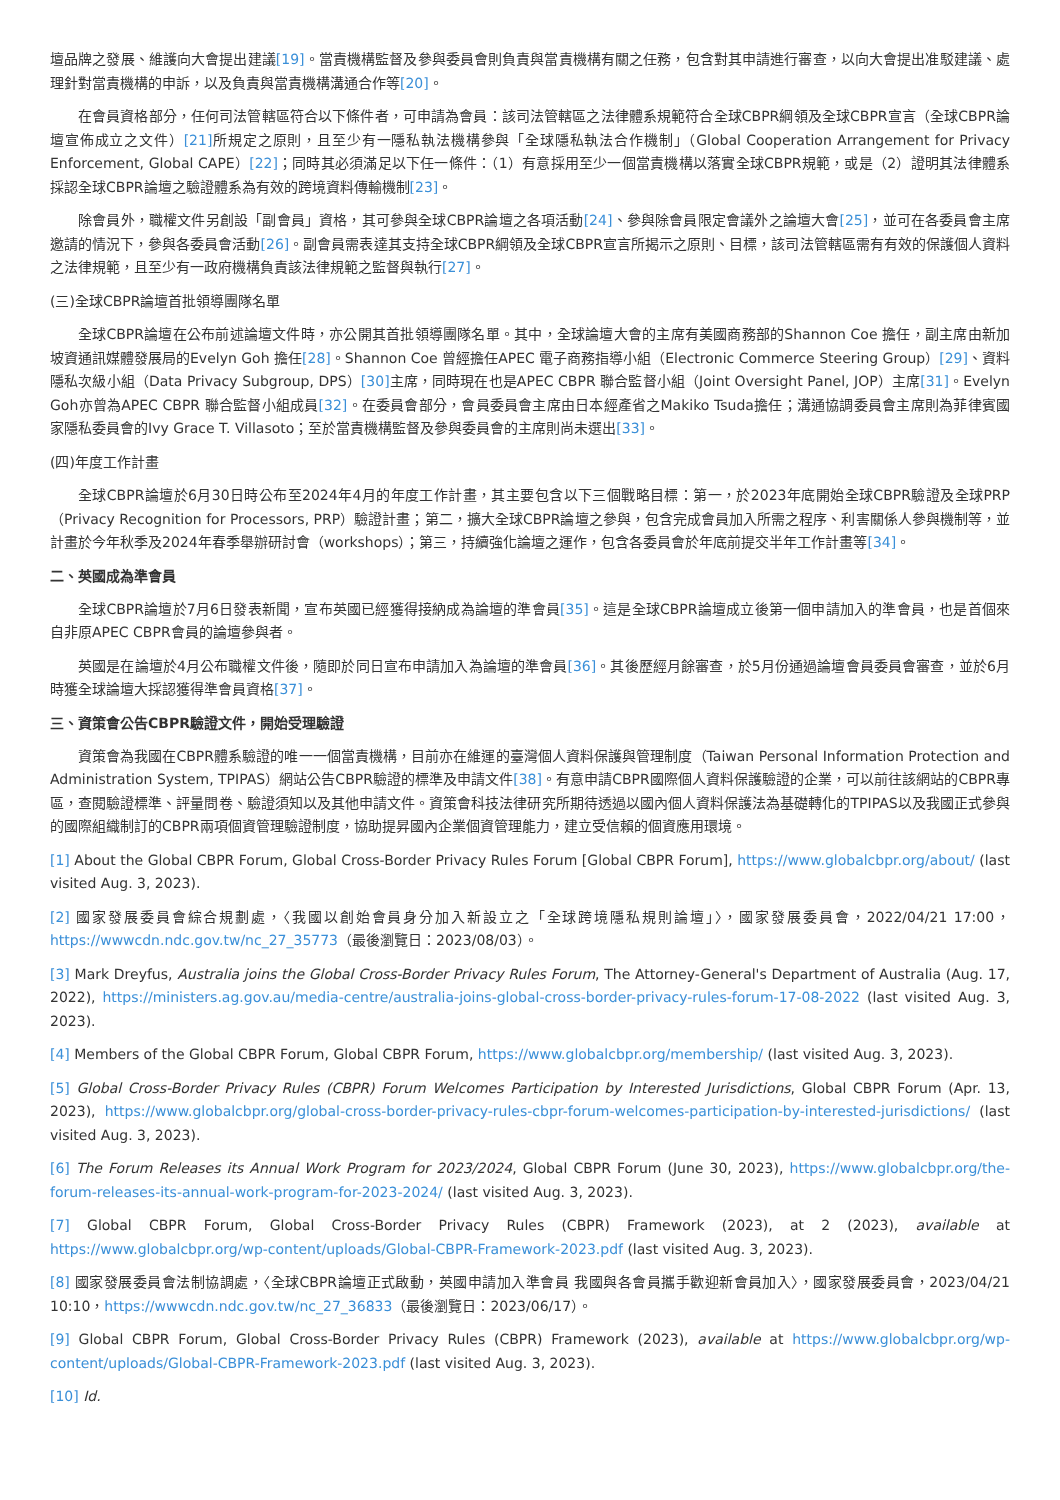壇品牌之發展、維護向大會提出建議[19]。當責機構監督及參與委員會則負責與當責機構有關之任務，包含對其申請進行審查，以向大會提出准駁建議、處理針對當責機構的申訴，以及負責與當責機構溝通合作等[20]。
在會員資格部分，任何司法管轄區符合以下條件者，可申請為會員：該司法管轄區之法律體系規範符合全球CBPR綱領及全球CBPR宣言（全球CBPR論壇宣佈成立之文件）[21] 所規定之原則，且至少有一隱私執法機構參與「全球隱私執法合作機制」（Global Cooperation Arrangement for Privacy Enforcement, Global CAPE）[22]；同時其必須滿足以下任一條件：（1）有意採用至少一個當責機構以落實全球CBPR規範，或是（2）證明其法律體系採認全球CBPR論壇之驗證體系為有效的跨境資料傳輸機制[23]。
除會員外，職權文件另創設「副會員」資格，其可參與全球CBPR論壇之各項活動[24]、參與除會員限定會議外之論壇大會[25]，並可在各委員會主席邀請的情況下，參與各委員會活動[26]。副會員需表達其支持全球CBPR綱領及全球CBPR宣言所揭示之原則、目標，該司法管轄區需有有效的保護個人資料之法律規範，且至少有一政府機構負責該法律規範之監督與執行[27]。
(三)全球CBPR論壇首批領導團隊名單
全球CBPR論壇在公布前述論壇文件時，亦公開其首批領導團隊名單。其中，全球論壇大會的主席有美國商務部的Shannon Coe 擔任，副主席由新加坡資通訊媒體發展局的Evelyn Goh 擔任[28]。Shannon Coe 曾經擔任APEC 電子商務指導小組（Electronic Commerce Steering Group）[29]、資料隱私次級小組（Data Privacy Subgroup, DPS）[30] 主席，同時現在也是APEC CBPR 聯合監督小組（Joint Oversight Panel, JOP）主席[31]。Evelyn Goh亦曾為APEC CBPR 聯合監督小組成員[32]。在委員會部分，會員委員會主席由日本經產省之Makiko Tsuda擔任；溝通協調委員會主席則為菲律賓國家隱私委員會的Ivy Grace T. Villasoto；至於當責機構監督及參與委員會的主席則尚未選出[33]。
(四)年度工作計畫
全球CBPR論壇於6月30日時公布至2024年4月的年度工作計畫，其主要包含以下三個戰略目標：第一，於2023年底開始全球CBPR驗證及全球PRP（Privacy Recognition for Processors, PRP）驗證計畫；第二，擴大全球CBPR論壇之參與，包含完成會員加入所需之程序、利害關係人參與機制等，並計畫於今年秋季及2024年春季舉辦研討會（workshops）；第三，持續強化論壇之運作，包含各委員會於年底前提交半年工作計畫等[34]。
二、英國成為準會員
全球CBPR論壇於7月6日發表新聞，宣布英國已經獲得接納成為論壇的準會員[35]。這是全球CBPR論壇成立後第一個申請加入的準會員，也是首個來自非原APEC CBPR會員的論壇參與者。
英國是在論壇於4月公布職權文件後，隨即於同日宣布申請加入為論壇的準會員[36]。其後歷經月餘審查，於5月份通過論壇會員委員會審查，並於6月時獲全球論壇大採認獲得準會員資格[37]。
三、資策會公告CBPR驗證文件，開始受理驗證
資策會為我國在CBPR體系驗證的唯一一個當責機構，目前亦在維運的臺灣個人資料保護與管理制度（Taiwan Personal Information Protection and Administration System, TPIPAS）網站公告CBPR驗證的標準及申請文件[38]。有意申請CBPR國際個人資料保護驗證的企業，可以前往該網站的CBPR專區，查閱驗證標準、評量問卷、驗證須知以及其他申請文件。資策會科技法律研究所期待透過以國內個人資料保護法為基礎轉化的TPIPAS以及我國正式參與的國際組織制訂的CBPR兩項個資管理驗證制度，協助提昇國內企業個資管理能力，建立受信賴的個資應用環境。
[1] About the Global CBPR Forum, Global Cross-Border Privacy Rules Forum [Global CBPR Forum], https://www.globalcbpr.org/about/ (last visited Aug. 3, 2023).
[2] 國家發展委員會綜合規劃處，〈我國以創始會員身分加入新設立之「全球跨境隱私規則論壇」〉，國家發展委員會，2022/04/21 17:00，https://wwwcdn.ndc.gov.tw/nc_27_35773（最後瀏覽日：2023/08/03）。
[3] Mark Dreyfus, Australia joins the Global Cross-Border Privacy Rules Forum, The Attorney-General's Department of Australia (Aug. 17, 2022), https://ministers.ag.gov.au/media-centre/australia-joins-global-cross-border-privacy-rules-forum-17-08-2022 (last visited Aug. 3, 2023).
[4] Members of the Global CBPR Forum, Global CBPR Forum, https://www.globalcbpr.org/membership/ (last visited Aug. 3, 2023).
[5] Global Cross-Border Privacy Rules (CBPR) Forum Welcomes Participation by Interested Jurisdictions, Global CBPR Forum (Apr. 13, 2023), https://www.globalcbpr.org/global-cross-border-privacy-rules-cbpr-forum-welcomes-participation-by-interested-jurisdictions/ (last visited Aug. 3, 2023).
[6] The Forum Releases its Annual Work Program for 2023/2024, Global CBPR Forum (June 30, 2023), https://www.globalcbpr.org/the-forum-releases-its-annual-work-program-for-2023-2024/ (last visited Aug. 3, 2023).
[7] Global CBPR Forum, Global Cross-Border Privacy Rules (CBPR) Framework (2023), at 2 (2023), available at https://www.globalcbpr.org/wp-content/uploads/Global-CBPR-Framework-2023.pdf (last visited Aug. 3, 2023).
[8] 國家發展委員會法制協調處，〈全球CBPR論壇正式啟動，英國申請加入準會員 我國與各會員攜手歡迎新會員加入〉，國家發展委員會，2023/04/21 10:10，https://wwwcdn.ndc.gov.tw/nc_27_36833（最後瀏覽日：2023/06/17）。
[9] Global CBPR Forum, Global Cross-Border Privacy Rules (CBPR) Framework (2023), available at https://www.globalcbpr.org/wp-content/uploads/Global-CBPR-Framework-2023.pdf (last visited Aug. 3, 2023).
[10] Id.